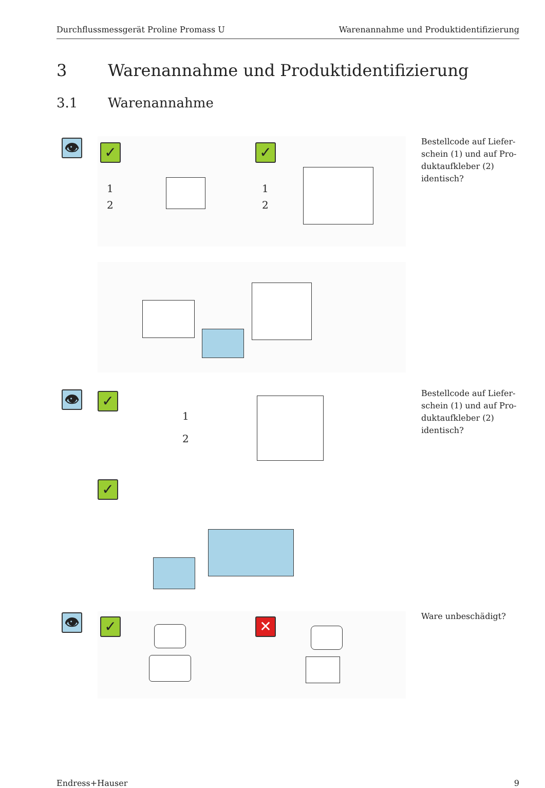Durchflussmessgerät Proline Promass U Warenannahme und Produktidentifizierung
3 Warenannahme und Produktidentifizierung
3.1 Warenannahme
👁 ✓ ✓
1
2
1
2
Bestellcode auf Liefer-schein (1) und auf Pro-duktaufkleber (2) identisch?
👁 ✓
1
2
Bestellcode auf Liefer-schein (1) und auf Pro-duktaufkleber (2) identisch?
✓
👁 ✓ ✕
Ware unbeschädigt?
Endress+Hauser 9